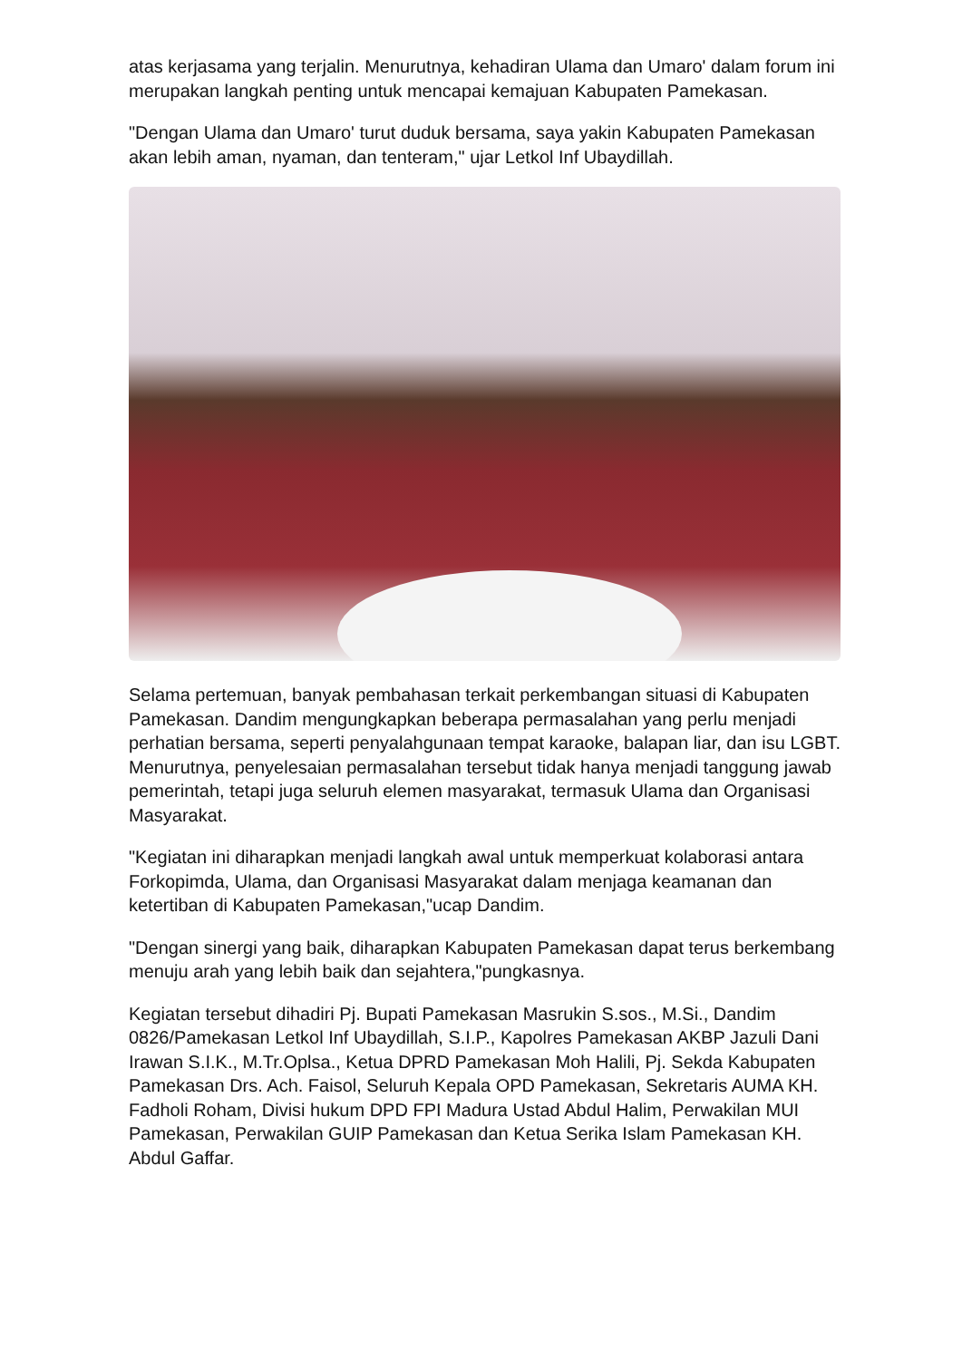atas kerjasama yang terjalin. Menurutnya, kehadiran Ulama dan Umaro' dalam forum ini merupakan langkah penting untuk mencapai kemajuan Kabupaten Pamekasan.
"Dengan Ulama dan Umaro' turut duduk bersama, saya yakin Kabupaten Pamekasan akan lebih aman, nyaman, dan tenteram," ujar Letkol Inf Ubaydillah.
Selama pertemuan, banyak pembahasan terkait perkembangan situasi di Kabupaten Pamekasan. Dandim mengungkapkan beberapa permasalahan yang perlu menjadi perhatian bersama, seperti penyalahgunaan tempat karaoke, balapan liar, dan isu LGBT. Menurutnya, penyelesaian permasalahan tersebut tidak hanya menjadi tanggung jawab pemerintah, tetapi juga seluruh elemen masyarakat, termasuk Ulama dan Organisasi Masyarakat.
"Kegiatan ini diharapkan menjadi langkah awal untuk memperkuat kolaborasi antara Forkopimda, Ulama, dan Organisasi Masyarakat dalam menjaga keamanan dan ketertiban di Kabupaten Pamekasan,"ucap Dandim.
"Dengan sinergi yang baik, diharapkan Kabupaten Pamekasan dapat terus berkembang menuju arah yang lebih baik dan sejahtera,"pungkasnya.
Kegiatan tersebut dihadiri Pj. Bupati Pamekasan Masrukin S.sos., M.Si., Dandim 0826/Pamekasan Letkol Inf Ubaydillah, S.I.P., Kapolres Pamekasan AKBP Jazuli Dani Irawan S.I.K., M.Tr.Oplsa., Ketua DPRD Pamekasan Moh Halili, Pj. Sekda Kabupaten Pamekasan Drs. Ach. Faisol, Seluruh Kepala OPD Pamekasan, Sekretaris AUMA KH. Fadholi Roham, Divisi hukum DPD FPI Madura Ustad Abdul Halim, Perwakilan MUI Pamekasan, Perwakilan GUIP Pamekasan dan Ketua Serika Islam Pamekasan KH. Abdul Gaffar.